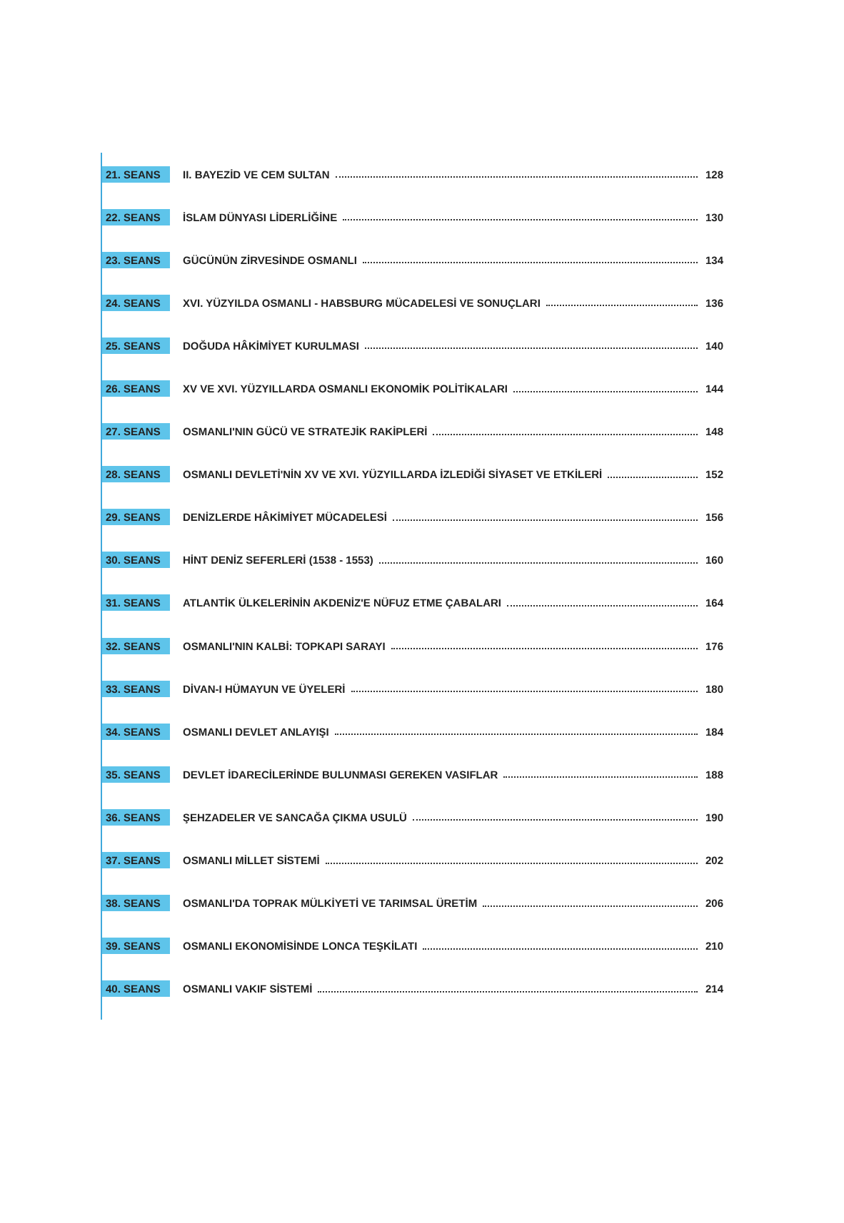21. SEANS II. BAYEZİD VE CEM SULTAN 128
22. SEANS İSLAM DÜNYASI LİDERLİĞİNE 130
23. SEANS GÜCÜNÜN ZİRVESİNDE OSMANLI 134
24. SEANS XVI. YÜZYILDA OSMANLI - HABSBURG MÜCADELESİ VE SONUÇLARI 136
25. SEANS DOĞUDA HÂKİMİYET KURULMASI 140
26. SEANS XV VE XVI. YÜZYILLARDA OSMANLI EKONOMİK POLİTİKALARI 144
27. SEANS OSMANLI'NIN GÜCÜ VE STRATEJİK RAKİPLERİ 148
28. SEANS OSMANLI DEVLETİ'NİN XV VE XVI. YÜZYILLARDA İZLEDİĞİ SİYASET VE ETKİLERİ 152
29. SEANS DENİZLERDE HÂKİMİYET MÜCADELESİ 156
30. SEANS HİNT DENİZ SEFERLERİ (1538 - 1553) 160
31. SEANS ATLANTİK ÜLKELERİNİN AKDENİZ'E NÜFUZ ETME ÇABALARI 164
32. SEANS OSMANLI'NIN KALBİ: TOPKAPI SARAYI 176
33. SEANS DİVAN-I HÜMAYUN VE ÜYELERİ 180
34. SEANS OSMANLI DEVLET ANLAYIŞI 184
35. SEANS DEVLET İDARECİLERİNDE BULUNMASI GEREKEN VASIFLAR 188
36. SEANS ŞEHZADELER VE SANCAĞA ÇIKMA USULÜ 190
37. SEANS OSMANLI MİLLET SİSTEMİ 202
38. SEANS OSMANLI'DA TOPRAK MÜLKİYETİ VE TARIMSAL ÜRETİM 206
39. SEANS OSMANLI EKONOMİSİNDE LONCA TEŞKİLATI 210
40. SEANS OSMANLI VAKIF SİSTEMİ 214